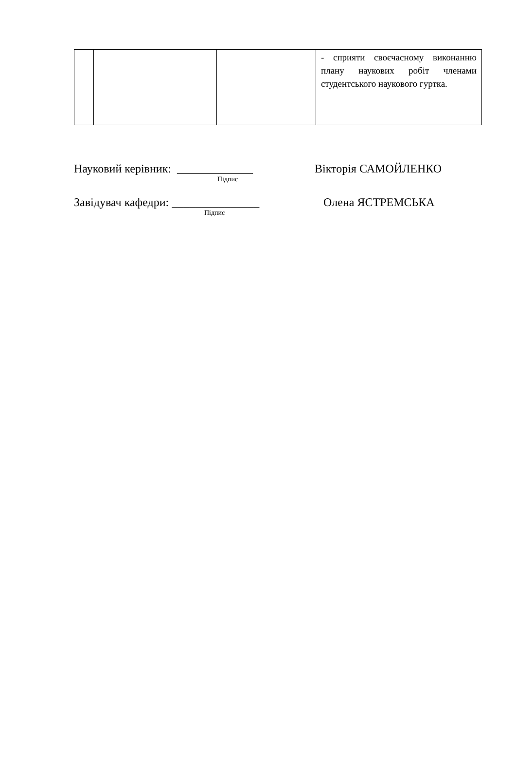| | | | - сприяти своєчасному виконанню плану наукових робіт членами студентського наукового гуртка. |
Науковий керівник: _____________
Підпис
Вікторія САМОЙЛЕНКО
Завідувач кафедри: _______________
Підпис
Олена ЯСТРЕМСЬКА